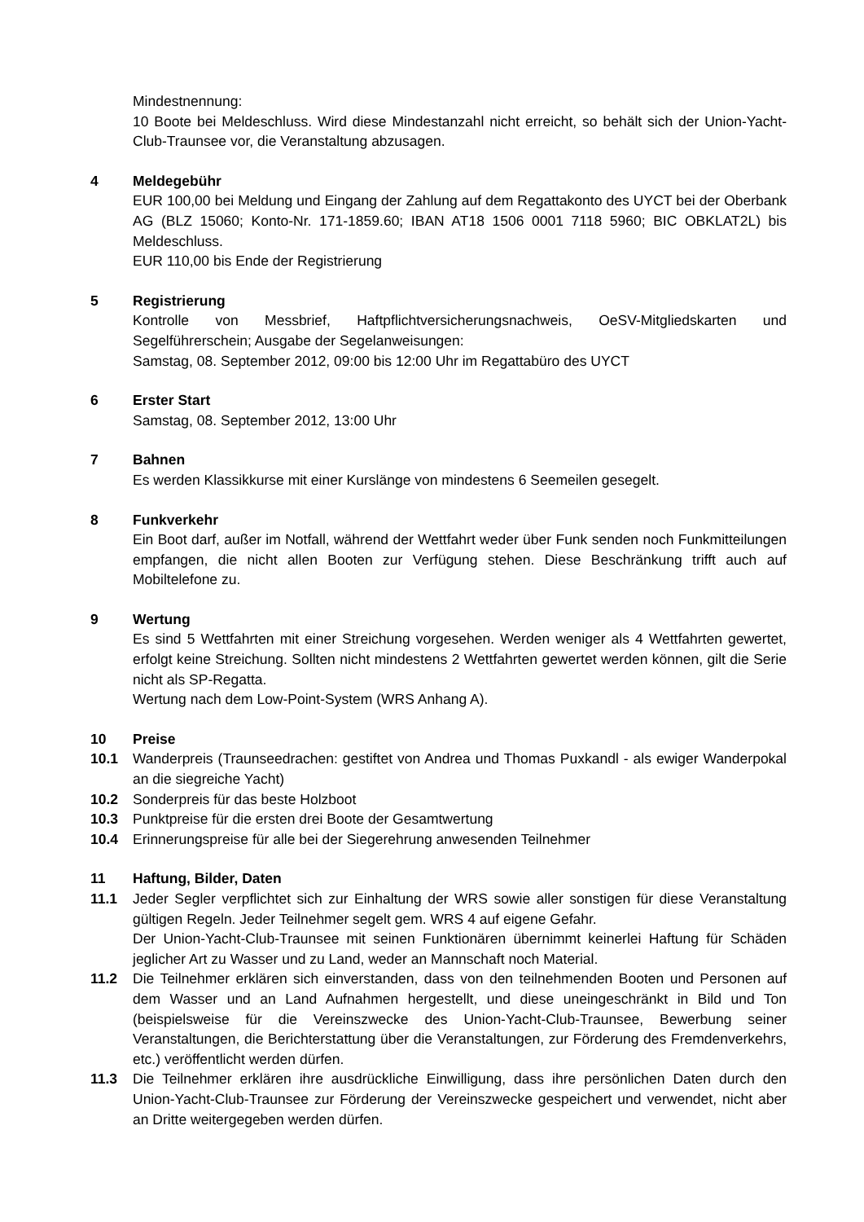Mindestnennung:
10 Boote bei Meldeschluss. Wird diese Mindestanzahl nicht erreicht, so behält sich der Union-Yacht-Club-Traunsee vor, die Veranstaltung abzusagen.
4 Meldegebühr
EUR 100,00 bei Meldung und Eingang der Zahlung auf dem Regattakonto des UYCT bei der Oberbank AG (BLZ 15060; Konto-Nr. 171-1859.60; IBAN AT18 1506 0001 7118 5960; BIC OBKLAT2L) bis Meldeschluss.
EUR 110,00 bis Ende der Registrierung
5 Registrierung
Kontrolle von Messbrief, Haftpflichtversicherungsnachweis, OeSV-Mitgliedskarten und Segelführerschein; Ausgabe der Segelanweisungen:
Samstag, 08. September 2012, 09:00 bis 12:00 Uhr im Regattabüro des UYCT
6 Erster Start
Samstag, 08. September 2012, 13:00 Uhr
7 Bahnen
Es werden Klassikkurse mit einer Kurslänge von mindestens 6 Seemeilen gesegelt.
8 Funkverkehr
Ein Boot darf, außer im Notfall, während der Wettfahrt weder über Funk senden noch Funkmitteilungen empfangen, die nicht allen Booten zur Verfügung stehen. Diese Beschränkung trifft auch auf Mobiltelefone zu.
9 Wertung
Es sind 5 Wettfahrten mit einer Streichung vorgesehen. Werden weniger als 4 Wettfahrten gewertet, erfolgt keine Streichung. Sollten nicht mindestens 2 Wettfahrten gewertet werden können, gilt die Serie nicht als SP-Regatta.
Wertung nach dem Low-Point-System (WRS Anhang A).
10 Preise
10.1 Wanderpreis (Traunseedrachen: gestiftet von Andrea und Thomas Puxkandl - als ewiger Wanderpokal an die siegreiche Yacht)
10.2 Sonderpreis für das beste Holzboot
10.3 Punktpreise für die ersten drei Boote der Gesamtwertung
10.4 Erinnerungspreise für alle bei der Siegerehrung anwesenden Teilnehmer
11 Haftung, Bilder, Daten
11.1 Jeder Segler verpflichtet sich zur Einhaltung der WRS sowie aller sonstigen für diese Veranstaltung gültigen Regeln. Jeder Teilnehmer segelt gem. WRS 4 auf eigene Gefahr.
Der Union-Yacht-Club-Traunsee mit seinen Funktionären übernimmt keinerlei Haftung für Schäden jeglicher Art zu Wasser und zu Land, weder an Mannschaft noch Material.
11.2 Die Teilnehmer erklären sich einverstanden, dass von den teilnehmenden Booten und Personen auf dem Wasser und an Land Aufnahmen hergestellt, und diese uneingeschränkt in Bild und Ton (beispielsweise für die Vereinszwecke des Union-Yacht-Club-Traunsee, Bewerbung seiner Veranstaltungen, die Berichterstattung über die Veranstaltungen, zur Förderung des Fremdenverkehrs, etc.) veröffentlicht werden dürfen.
11.3 Die Teilnehmer erklären ihre ausdrückliche Einwilligung, dass ihre persönlichen Daten durch den Union-Yacht-Club-Traunsee zur Förderung der Vereinszwecke gespeichert und verwendet, nicht aber an Dritte weitergegeben werden dürfen.